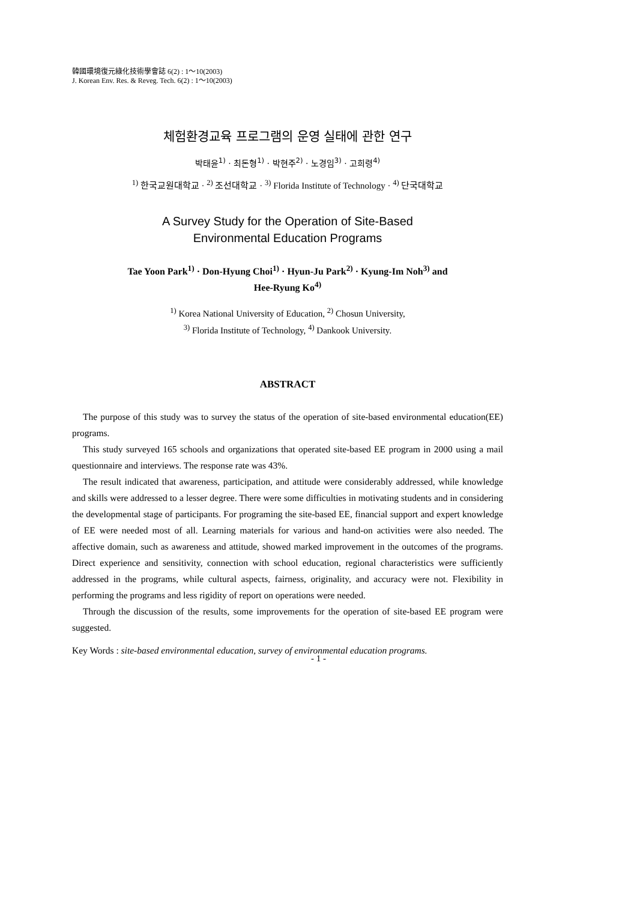韓國環境復元綠化技術學會誌 6(2) : 1～10(2003)
J. Korean Env. Res. & Reveg. Tech. 6(2) : 1～10(2003)
체험환경교육 프로그램의 운영 실태에 관한 연구
박태윤<sup>1)</sup> · 최돈형<sup>1)</sup> · 박현주<sup>2)</sup> · 노경임<sup>3)</sup> · 고희령<sup>4)</sup>
<sup>1)</sup> 한국교원대학교 · <sup>2)</sup> 조선대학교 · <sup>3)</sup> Florida Institute of Technology · <sup>4)</sup> 단국대학교
A Survey Study for the Operation of Site-Based
Environmental Education Programs
Tae Yoon Park<sup>1)</sup> · Don-Hyung Choi<sup>1)</sup> · Hyun-Ju Park<sup>2)</sup> · Kyung-Im Noh<sup>3)</sup> and
Hee-Ryung Ko<sup>4)</sup>
<sup>1)</sup> Korea National University of Education, <sup>2)</sup> Chosun University,
<sup>3)</sup> Florida Institute of Technology, <sup>4)</sup> Dankook University.
ABSTRACT
The purpose of this study was to survey the status of the operation of site-based environmental education(EE) programs.
This study surveyed 165 schools and organizations that operated site-based EE program in 2000 using a mail questionnaire and interviews. The response rate was 43%.
The result indicated that awareness, participation, and attitude were considerably addressed, while knowledge and skills were addressed to a lesser degree. There were some difficulties in motivating students and in considering the developmental stage of participants. For programing the site-based EE, financial support and expert knowledge of EE were needed most of all. Learning materials for various and hand-on activities were also needed. The affective domain, such as awareness and attitude, showed marked improvement in the outcomes of the programs. Direct experience and sensitivity, connection with school education, regional characteristics were sufficiently addressed in the programs, while cultural aspects, fairness, originality, and accuracy were not. Flexibility in performing the programs and less rigidity of report on operations were needed.
Through the discussion of the results, some improvements for the operation of site-based EE program were suggested.
Key Words : site-based environmental education, survey of environmental education programs.
- 1 -